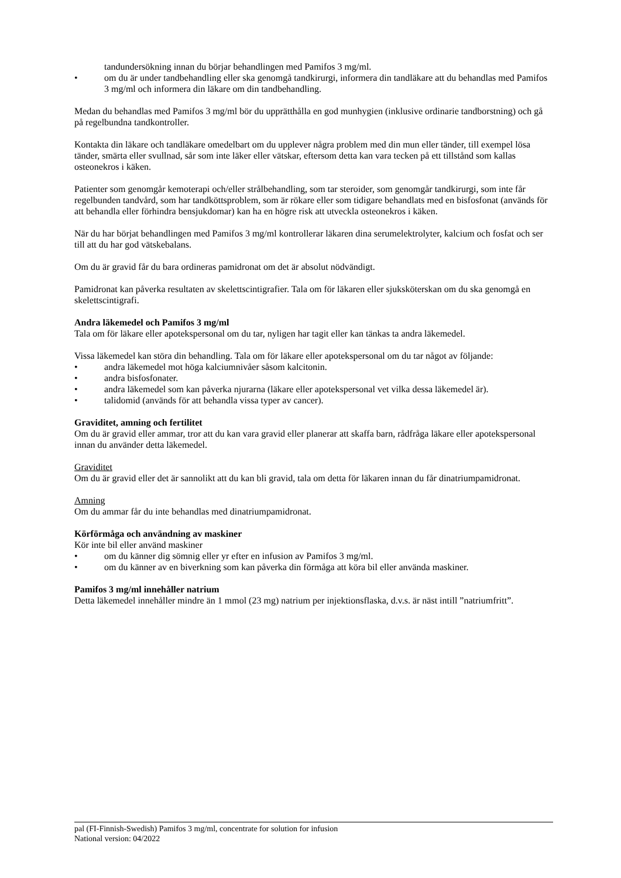tandundersökning innan du börjar behandlingen med Pamifos 3 mg/ml.
• om du är under tandbehandling eller ska genomgå tandkirurgi, informera din tandläkare att du behandlas med Pamifos 3 mg/ml och informera din läkare om din tandbehandling.
Medan du behandlas med Pamifos 3 mg/ml bör du upprätthålla en god munhygien (inklusive ordinarie tandborstning) och gå på regelbundna tandkontroller.
Kontakta din läkare och tandläkare omedelbart om du upplever några problem med din mun eller tänder, till exempel lösa tänder, smärta eller svullnad, sår som inte läker eller vätskar, eftersom detta kan vara tecken på ett tillstånd som kallas osteonekros i käken.
Patienter som genomgår kemoterapi och/eller strålbehandling, som tar steroider, som genomgår tandkirurgi, som inte får regelbunden tandvård, som har tandköttsproblem, som är rökare eller som tidigare behandlats med en bisfosfonat (används för att behandla eller förhindra bensjukdomar) kan ha en högre risk att utveckla osteonekros i käken.
När du har börjat behandlingen med Pamifos 3 mg/ml kontrollerar läkaren dina serumelektrolyter, kalcium och fosfat och ser till att du har god vätskebalans.
Om du är gravid får du bara ordineras pamidronat om det är absolut nödvändigt.
Pamidronat kan påverka resultaten av skelettscintigrafier. Tala om för läkaren eller sjuksköterskan om du ska genomgå en skelettscintigrafi.
Andra läkemedel och Pamifos 3 mg/ml
Tala om för läkare eller apotekspersonal om du tar, nyligen har tagit eller kan tänkas ta andra läkemedel.
Vissa läkemedel kan störa din behandling. Tala om för läkare eller apotekspersonal om du tar något av följande:
• andra läkemedel mot höga kalciumnivåer såsom kalcitonin.
• andra bisfosfonater.
• andra läkemedel som kan påverka njurarna (läkare eller apotekspersonal vet vilka dessa läkemedel är).
• talidomid (används för att behandla vissa typer av cancer).
Graviditet, amning och fertilitet
Om du är gravid eller ammar, tror att du kan vara gravid eller planerar att skaffa barn, rådfråga läkare eller apotekspersonal innan du använder detta läkemedel.
Graviditet
Om du är gravid eller det är sannolikt att du kan bli gravid, tala om detta för läkaren innan du får dinatriumpamidronat.
Amning
Om du ammar får du inte behandlas med dinatriumpamidronat.
Körförmåga och användning av maskiner
Kör inte bil eller använd maskiner
• om du känner dig sömnig eller yr efter en infusion av Pamifos 3 mg/ml.
• om du känner av en biverkning som kan påverka din förmåga att köra bil eller använda maskiner.
Pamifos 3 mg/ml innehåller natrium
Detta läkemedel innehåller mindre än 1 mmol (23 mg) natrium per injektionsflaska, d.v.s. är näst intill ”natriumfritt”.
pal (FI-Finnish-Swedish) Pamifos 3 mg/ml, concentrate for solution for infusion
National version: 04/2022